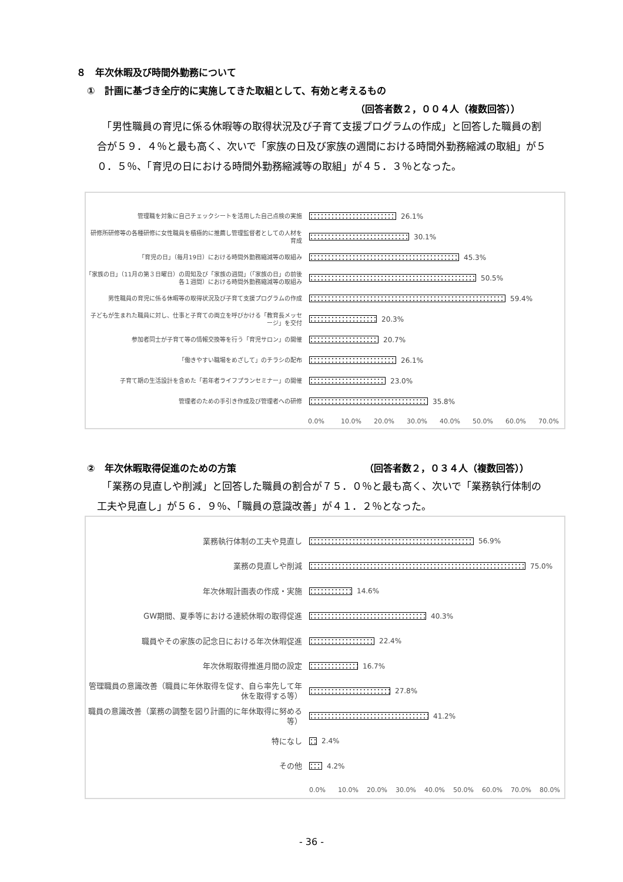８　年次休暇及び時間外勤務について
①　計画に基づき全庁的に実施してきた取組として、有効と考えるもの
（回答者数２，００４人（複数回答））
　「男性職員の育児に係る休暇等の取得状況及び子育て支援プログラムの作成」と回答した職員の割合が５９．４％と最も高く、次いで「家族の日及び家族の週間における時間外勤務縮減の取組」が５０．５％、「育児の日における時間外勤務縮減等の取組」が４５．３％となった。
管理職を対象に自己チェックシートを活用した自己点検の実施
26.1%
研修所研修等の各種研修に女性職員を積極的に推薦し管理監督者としての人材を育成
30.1%
「育児の日」（毎月19日）における時間外勤務縮減等の取組み
45.3%
「家族の日」（11月の第３日曜日）の周知及び「家族の週間」（「家族の日」の前後各１週間）における時間外勤務縮減等の取組み
50.5%
男性職員の育児に係る休暇等の取得状況及び子育て支援プログラムの作成
59.4%
子どもが生まれた職員に対し、仕事と子育ての両立を呼びかける「教育長メッセージ」を交付
20.3%
参加者同士が子育て等の情報交換等を行う「育児サロン」の開催
20.7%
「働きやすい職場をめざして」のチラシの配布
26.1%
子育て期の生活設計を含めた「若年者ライフプランセミナー」の開催
23.0%
管理者のための手引き作成及び管理者への研修
35.8%
0.0% 10.0% 20.0% 30.0% 40.0% 50.0% 60.0% 70.0%
②　年次休暇取得促進のための方策 （回答者数２，０３４人（複数回答））
　「業務の見直しや削減」と回答した職員の割合が７５．０％と最も高く、次いで「業務執行体制の工夫や見直し」が５６．９％、「職員の意識改善」が４１．２％となった。
業務執行体制の工夫や見直し
56.9%
業務の見直しや削減
75.0%
年次休暇計画表の作成・実施
14.6%
GW期間、夏季等における連続休暇の取得促進
40.3%
職員やその家族の記念日における年次休暇促進
22.4%
年次休暇取得推進月間の設定
16.7%
管理職員の意識改善（職員に年休取得を促す、自ら率先して年休を取得する等）
27.8%
職員の意識改善（業務の調整を図り計画的に年休取得に努める等）
41.2%
特になし
2.4%
その他
4.2%
0.0% 10.0% 20.0% 30.0% 40.0% 50.0% 60.0% 70.0% 80.0%
- 36 -